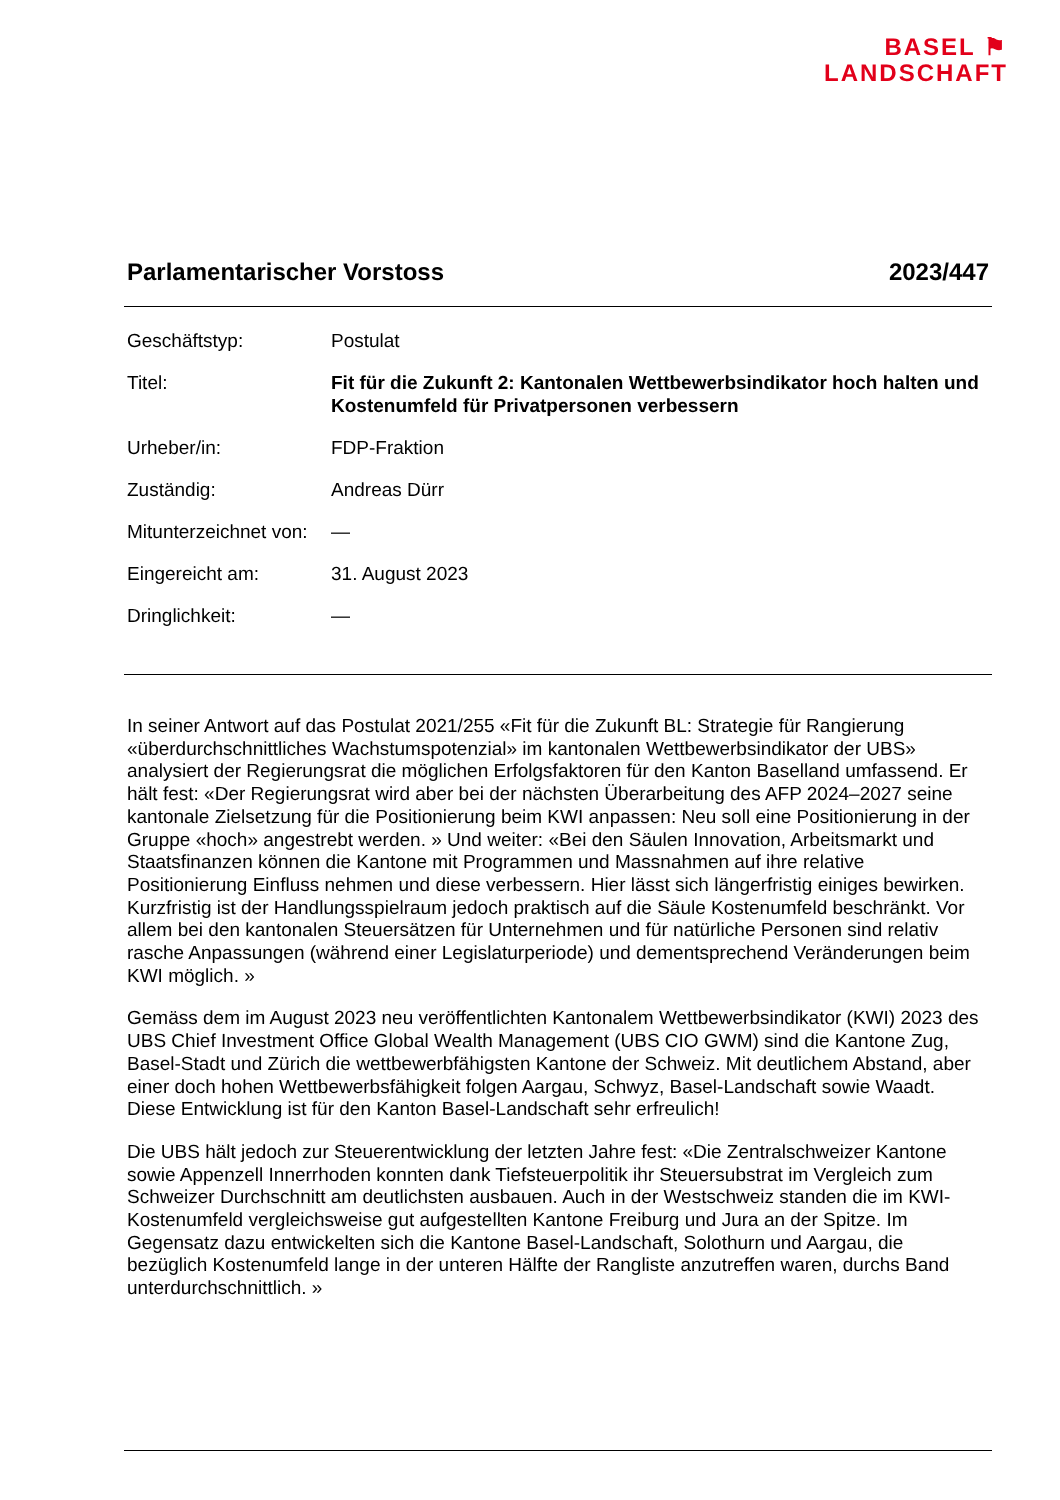BASEL ⚑
LANDSCHAFT
Parlamentarischer Vorstoss 2023/447
| Geschäftstyp: | Postulat |
| Titel: | Fit für die Zukunft 2: Kantonalen Wettbewerbsindikator hoch halten und Kostenumfeld für Privatpersonen verbessern |
| Urheber/in: | FDP-Fraktion |
| Zuständig: | Andreas Dürr |
| Mitunterzeichnet von: | — |
| Eingereicht am: | 31. August 2023 |
| Dringlichkeit: | — |
In seiner Antwort auf das Postulat 2021/255 «Fit für die Zukunft BL: Strategie für Rangierung «überdurchschnittliches Wachstumspotenzial» im kantonalen Wettbewerbsindikator der UBS» analysiert der Regierungsrat die möglichen Erfolgsfaktoren für den Kanton Baselland umfassend. Er hält fest: «Der Regierungsrat wird aber bei der nächsten Überarbeitung des AFP 2024–2027 seine kantonale Zielsetzung für die Positionierung beim KWI anpassen: Neu soll eine Positionierung in der Gruppe «hoch» angestrebt werden. » Und weiter: «Bei den Säulen Innovation, Arbeitsmarkt und Staatsfinanzen können die Kantone mit Programmen und Massnahmen auf ihre relative Positionierung Einfluss nehmen und diese verbessern. Hier lässt sich längerfristig einiges bewirken. Kurzfristig ist der Handlungsspielraum jedoch praktisch auf die Säule Kostenumfeld beschränkt. Vor allem bei den kantonalen Steuersätzen für Unternehmen und für natürliche Personen sind relativ rasche Anpassungen (während einer Legislaturperiode) und dementsprechend Veränderungen beim KWI möglich. »
Gemäss dem im August 2023 neu veröffentlichten Kantonalem Wettbewerbsindikator (KWI) 2023 des UBS Chief Investment Office Global Wealth Management (UBS CIO GWM) sind die Kantone Zug, Basel-Stadt und Zürich die wettbewerbfähigsten Kantone der Schweiz. Mit deutlichem Abstand, aber einer doch hohen Wettbewerbsfähigkeit folgen Aargau, Schwyz, Basel-Landschaft sowie Waadt. Diese Entwicklung ist für den Kanton Basel-Landschaft sehr erfreulich!
Die UBS hält jedoch zur Steuerentwicklung der letzten Jahre fest: «Die Zentralschweizer Kantone sowie Appenzell Innerrhoden konnten dank Tiefsteuerpolitik ihr Steuersubstrat im Vergleich zum Schweizer Durchschnitt am deutlichsten ausbauen. Auch in der Westschweiz standen die im KWI-Kostenumfeld vergleichsweise gut aufgestellten Kantone Freiburg und Jura an der Spitze. Im Gegensatz dazu entwickelten sich die Kantone Basel-Landschaft, Solothurn und Aargau, die bezüglich Kostenumfeld lange in der unteren Hälfte der Rangliste anzutreffen waren, durchs Band unterdurchschnittlich. »